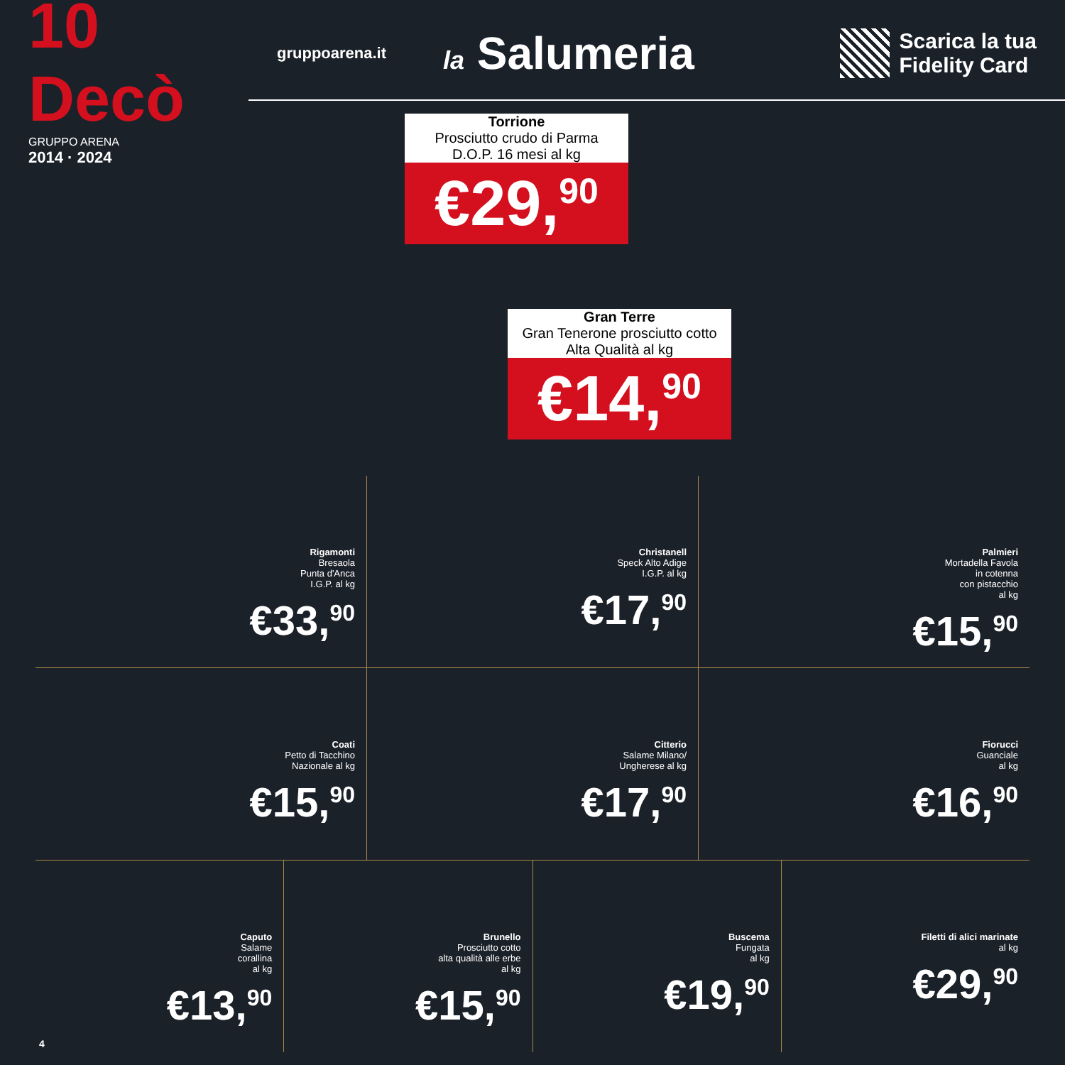10 Decò
GRUPPO ARENA
2014 · 2024
gruppoarena.it
la Salumeria
Scarica la tua
Fidelity Card
Torrione
Prosciutto crudo di Parma
D.O.P. 16 mesi al kg
€29,<sup>90</sup>
Gran Terre
Gran Tenerone prosciutto cotto
Alta Qualità al kg
€14,<sup>90</sup>
Rigamonti
Bresaola
Punta d'Anca
I.G.P. al kg
€33,<sup>90</sup>
Christanell
Speck Alto Adige
I.G.P. al kg
€17,<sup>90</sup>
Palmieri
Mortadella Favola
in cotenna
con pistacchio
al kg
€15,<sup>90</sup>
Coati
Petto di Tacchino
Nazionale al kg
€15,<sup>90</sup>
Citterio
Salame Milano/
Ungherese al kg
€17,<sup>90</sup>
Fiorucci
Guanciale
al kg
€16,<sup>90</sup>
Caputo
Salame
corallina
al kg
€13,<sup>90</sup>
Brunello
Prosciutto cotto
alta qualità alle erbe
al kg
€15,<sup>90</sup>
Buscema
Fungata
al kg
€19,<sup>90</sup>
Filetti di alici marinate
al kg
€29,<sup>90</sup>
4